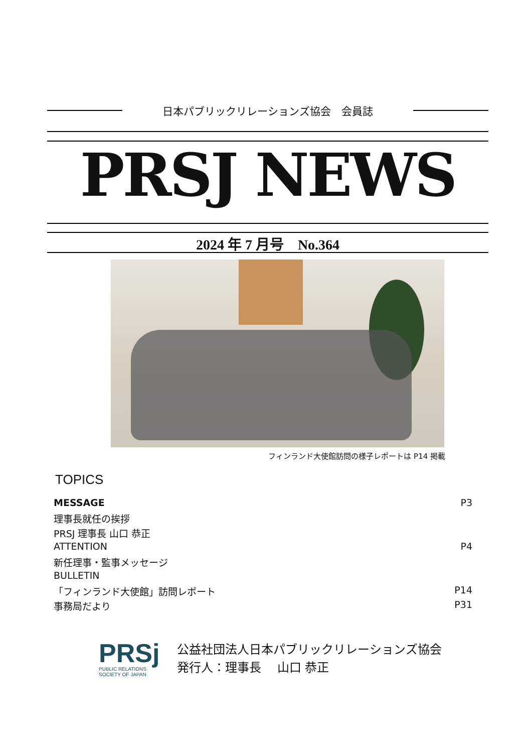日本パブリックリレーションズ協会　会員誌
PRSJ NEWS
2024 年 7 月号　No.364
フィンランド大使館訪問の様子レポートは P14 掲載
TOPICS
MESSAGE P3
理事長就任の挨拶
PRSJ 理事長 山口 恭正
ATTENTION P4
新任理事・監事メッセージ
BULLETIN
「フィンランド大使館」訪問レポート P14
事務局だより P31
PRSj
PUBLIC RELATIONS
SOCIETY OF JAPAN
公益社団法人日本パブリックリレーションズ協会
発行人：理事長　 山口 恭正